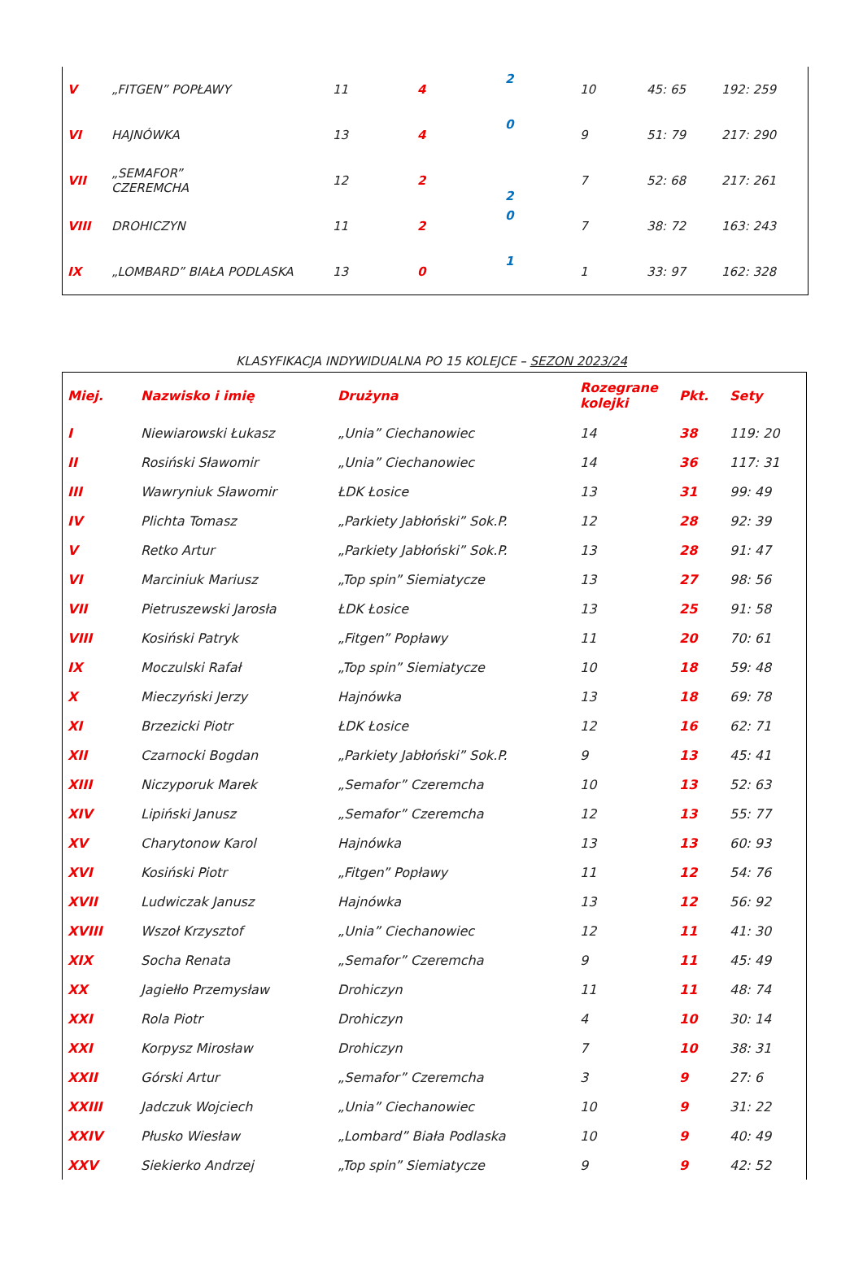| V | „FITGEN” POPŁAWY | 11 | 4 | 2 | 10 | 45: 65 | 192: 259 |
| VI | HAJNÓWKA | 13 | 4 | 0 | 9 | 51: 79 | 217: 290 |
| VII | „SEMAFOR” CZEREMCHA | 12 | 2 | 2 | 7 | 52: 68 | 217: 261 |
| VIII | DROHICZYN | 11 | 2 | 0 | 7 | 38: 72 | 163: 243 |
| IX | „LOMBARD” BIAŁA PODLASKA | 13 | 0 | 1 | 1 | 33: 97 | 162: 328 |
KLASYFIKACJA INDYWIDUALNA PO 15 KOLEJCE – SEZON 2023/24
| Miej. | Nazwisko i imię | Drużyna | Rozegrane kolejki | Pkt. | Sety |
| --- | --- | --- | --- | --- | --- |
| I | Niewiarowski Łukasz | „Unia” Ciechanowiec | 14 | 38 | 119: 20 |
| II | Rosiński Sławomir | „Unia” Ciechanowiec | 14 | 36 | 117: 31 |
| III | Wawryniuk Sławomir | ŁDK Łosice | 13 | 31 | 99: 49 |
| IV | Plichta Tomasz | „Parkiety Jabłoński” Sok.P. | 12 | 28 | 92: 39 |
| V | Retko Artur | „Parkiety Jabłoński” Sok.P. | 13 | 28 | 91: 47 |
| VI | Marciniuk Mariusz | „Top spin” Siemiatycze | 13 | 27 | 98: 56 |
| VII | Pietruszewski Jarosła | ŁDK Łosice | 13 | 25 | 91: 58 |
| VIII | Kosiński Patryk | „Fitgen” Popławy | 11 | 20 | 70: 61 |
| IX | Moczulski Rafał | „Top spin” Siemiatycze | 10 | 18 | 59: 48 |
| X | Mieczyński Jerzy | Hajnówka | 13 | 18 | 69: 78 |
| XI | Brzezicki Piotr | ŁDK Łosice | 12 | 16 | 62: 71 |
| XII | Czarnocki Bogdan | „Parkiety Jabłoński” Sok.P. | 9 | 13 | 45: 41 |
| XIII | Niczyporuk Marek | „Semafor” Czeremcha | 10 | 13 | 52: 63 |
| XIV | Lipiński Janusz | „Semafor” Czeremcha | 12 | 13 | 55: 77 |
| XV | Charytonow Karol | Hajnówka | 13 | 13 | 60: 93 |
| XVI | Kosiński Piotr | „Fitgen” Popławy | 11 | 12 | 54: 76 |
| XVII | Ludwiczak Janusz | Hajnówka | 13 | 12 | 56: 92 |
| XVIII | Wszoł Krzysztof | „Unia” Ciechanowiec | 12 | 11 | 41: 30 |
| XIX | Socha Renata | „Semafor” Czeremcha | 9 | 11 | 45: 49 |
| XX | Jagiełło Przemysław | Drohiczyn | 11 | 11 | 48: 74 |
| XXI | Rola Piotr | Drohiczyn | 4 | 10 | 30: 14 |
| XXI | Korpysz Mirosław | Drohiczyn | 7 | 10 | 38: 31 |
| XXII | Górski Artur | „Semafor” Czeremcha | 3 | 9 | 27: 6 |
| XXIII | Jadczuk Wojciech | „Unia” Ciechanowiec | 10 | 9 | 31: 22 |
| XXIV | Płusko Wiesław | „Lombard” Biała Podlaska | 10 | 9 | 40: 49 |
| XXV | Siekierko Andrzej | „Top spin” Siemiatycze | 9 | 9 | 42: 52 |